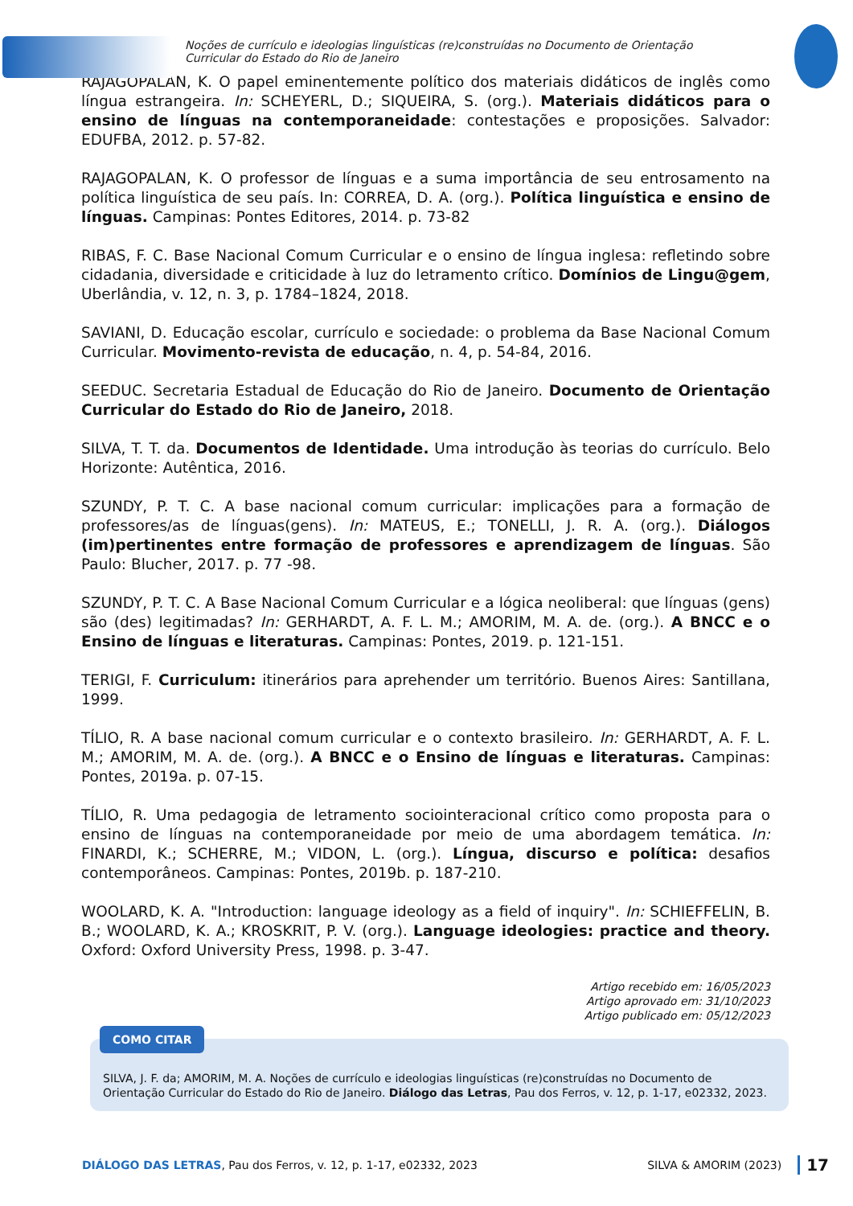Noções de currículo e ideologias linguísticas (re)construídas no Documento de Orientação Curricular do Estado do Rio de Janeiro
RAJAGOPALAN, K. O papel eminentemente político dos materiais didáticos de inglês como língua estrangeira. In: SCHEYERL, D.; SIQUEIRA, S. (org.). Materiais didáticos para o ensino de línguas na contemporaneidade: contestações e proposições. Salvador: EDUFBA, 2012. p. 57-82.
RAJAGOPALAN, K. O professor de línguas e a suma importância de seu entrosamento na política linguística de seu país. In: CORREA, D. A. (org.). Política linguística e ensino de línguas. Campinas: Pontes Editores, 2014. p. 73-82
RIBAS, F. C. Base Nacional Comum Curricular e o ensino de língua inglesa: refletindo sobre cidadania, diversidade e criticidade à luz do letramento crítico. Domínios de Lingu@gem, Uberlândia, v. 12, n. 3, p. 1784–1824, 2018.
SAVIANI, D. Educação escolar, currículo e sociedade: o problema da Base Nacional Comum Curricular. Movimento-revista de educação, n. 4, p. 54-84, 2016.
SEEDUC. Secretaria Estadual de Educação do Rio de Janeiro. Documento de Orientação Curricular do Estado do Rio de Janeiro, 2018.
SILVA, T. T. da. Documentos de Identidade. Uma introdução às teorias do currículo. Belo Horizonte: Autêntica, 2016.
SZUNDY, P. T. C. A base nacional comum curricular: implicações para a formação de professores/as de línguas(gens). In: MATEUS, E.; TONELLI, J. R. A. (org.). Diálogos (im)pertinentes entre formação de professores e aprendizagem de línguas. São Paulo: Blucher, 2017. p. 77 -98.
SZUNDY, P. T. C. A Base Nacional Comum Curricular e a lógica neoliberal: que línguas (gens) são (des) legitimadas? In: GERHARDT, A. F. L. M.; AMORIM, M. A. de. (org.). A BNCC e o Ensino de línguas e literaturas. Campinas: Pontes, 2019. p. 121-151.
TERIGI, F. Curriculum: itinerários para aprehender um território. Buenos Aires: Santillana, 1999.
TÍLIO, R. A base nacional comum curricular e o contexto brasileiro. In: GERHARDT, A. F. L. M.; AMORIM, M. A. de. (org.). A BNCC e o Ensino de línguas e literaturas. Campinas: Pontes, 2019a. p. 07-15.
TÍLIO, R. Uma pedagogia de letramento sociointeracional crítico como proposta para o ensino de línguas na contemporaneidade por meio de uma abordagem temática. In: FINARDI, K.; SCHERRE, M.; VIDON, L. (org.). Língua, discurso e política: desafios contemporâneos. Campinas: Pontes, 2019b. p. 187-210.
WOOLARD, K. A. "Introduction: language ideology as a field of inquiry". In: SCHIEFFELIN, B. B.; WOOLARD, K. A.; KROSKRIT, P. V. (org.). Language ideologies: practice and theory. Oxford: Oxford University Press, 1998. p. 3-47.
Artigo recebido em: 16/05/2023
Artigo aprovado em: 31/10/2023
Artigo publicado em: 05/12/2023
COMO CITAR
SILVA, J. F. da; AMORIM, M. A. Noções de currículo e ideologias linguísticas (re)construídas no Documento de Orientação Curricular do Estado do Rio de Janeiro. Diálogo das Letras, Pau dos Ferros, v. 12, p. 1-17, e02332, 2023.
DIÁLOGO DAS LETRAS, Pau dos Ferros, v. 12, p. 1-17, e02332, 2023 SILVA & AMORIM (2023) 17